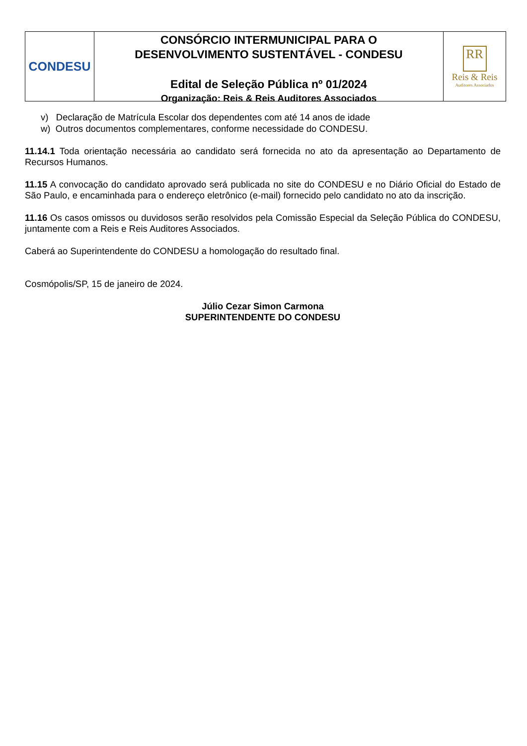CONDESU
CONSÓRCIO INTERMUNICIPAL PARA O
DESENVOLVIMENTO SUSTENTÁVEL - CONDESU
Edital de Seleção Pública nº 01/2024
Organização: Reis & Reis Auditores Associados
RR
Reis & Reis
Auditores Associados
v) Declaração de Matrícula Escolar dos dependentes com até 14 anos de idade
w) Outros documentos complementares, conforme necessidade do CONDESU.
11.14.1 Toda orientação necessária ao candidato será fornecida no ato da apresentação ao Departamento de Recursos Humanos.
11.15 A convocação do candidato aprovado será publicada no site do CONDESU e no Diário Oficial do Estado de São Paulo, e encaminhada para o endereço eletrônico (e-mail) fornecido pelo candidato no ato da inscrição.
11.16 Os casos omissos ou duvidosos serão resolvidos pela Comissão Especial da Seleção Pública do CONDESU, juntamente com a Reis e Reis Auditores Associados.
Caberá ao Superintendente do CONDESU a homologação do resultado final.
Cosmópolis/SP, 15 de janeiro de 2024.
Júlio Cezar Simon Carmona
SUPERINTENDENTE DO CONDESU